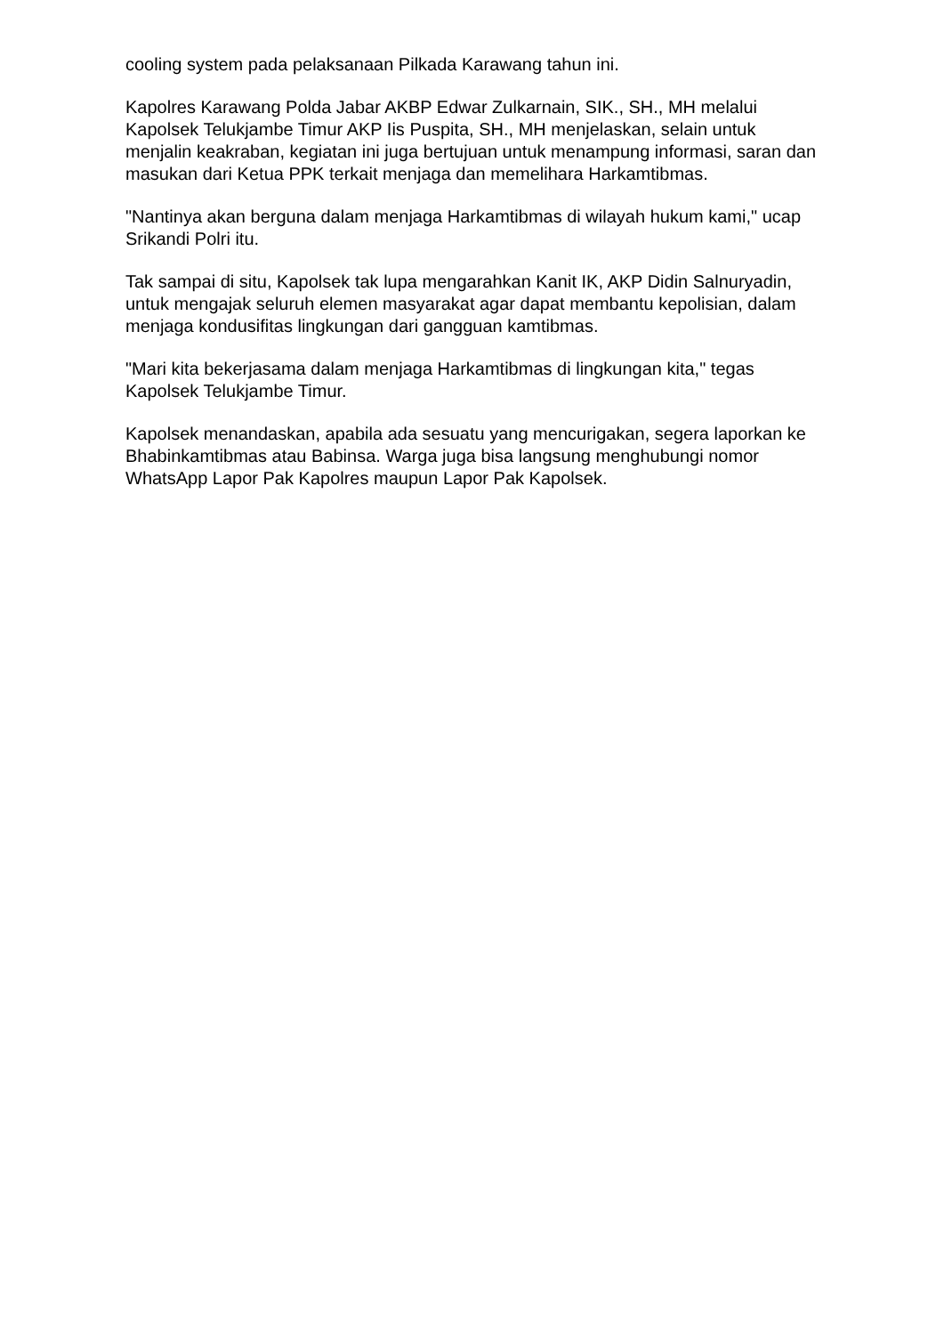cooling system pada pelaksanaan Pilkada Karawang tahun ini.
Kapolres Karawang Polda Jabar AKBP Edwar Zulkarnain, SIK., SH., MH melalui Kapolsek Telukjambe Timur AKP Iis Puspita, SH., MH menjelaskan, selain untuk menjalin keakraban, kegiatan ini juga bertujuan untuk menampung informasi, saran dan masukan dari Ketua PPK terkait menjaga dan memelihara Harkamtibmas.
"Nantinya akan berguna dalam menjaga Harkamtibmas di wilayah hukum kami," ucap Srikandi Polri itu.
Tak sampai di situ, Kapolsek tak lupa mengarahkan Kanit IK, AKP Didin Salnuryadin, untuk mengajak seluruh elemen masyarakat agar dapat membantu kepolisian, dalam menjaga kondusifitas lingkungan dari gangguan kamtibmas.
"Mari kita bekerjasama dalam menjaga Harkamtibmas di lingkungan kita," tegas Kapolsek Telukjambe Timur.
Kapolsek menandaskan, apabila ada sesuatu yang mencurigakan, segera laporkan ke Bhabinkamtibmas atau Babinsa. Warga juga bisa langsung menghubungi nomor WhatsApp Lapor Pak Kapolres maupun Lapor Pak Kapolsek.